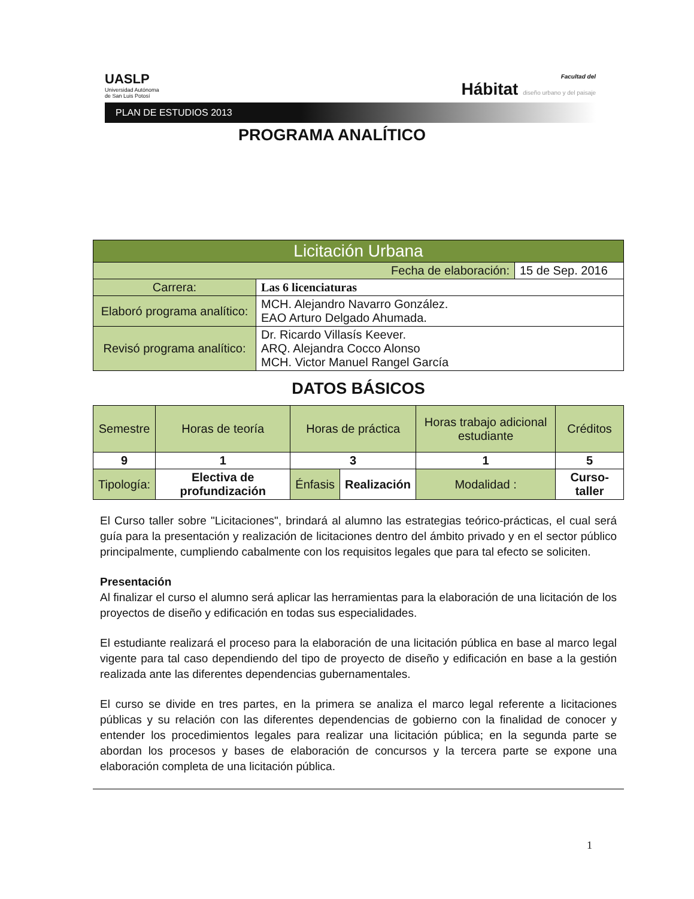UASLP
Universidad Autónoma
de San Luis Potosí
Facultad del
Hábitat diseño urbano y del paisaje
PLAN DE ESTUDIOS 2013
PROGRAMA ANALÍTICO
| Licitación Urbana | | |
| Fecha de elaboración: | | 15 de Sep. 2016 |
| Carrera: | Las 6 licenciaturas | |
| Elaboró programa analítico: | MCH. Alejandro Navarro González. EAO Arturo Delgado Ahumada. | |
| Revisó programa analítico: | Dr. Ricardo Villasís Keever. ARQ. Alejandra Cocco Alonso MCH. Victor Manuel Rangel García | |
DATOS BÁSICOS
| Semestre | Horas de teoría | Horas de práctica | | Horas trabajo adicional estudiante | Créditos |
| 9 | 1 | 3 | | 1 | 5 |
| Tipología: | Electiva de profundización | Énfasis | Realización | Modalidad : | Curso-taller |
El Curso taller sobre "Licitaciones", brindará al alumno las estrategias teórico-prácticas, el cual será guía para la presentación y realización de licitaciones dentro del ámbito privado y en el sector público principalmente, cumpliendo cabalmente con los requisitos legales que para tal efecto se soliciten.
Presentación
Al finalizar el curso el alumno será aplicar las herramientas para la elaboración de una licitación de los proyectos de diseño y edificación en todas sus especialidades.
El estudiante realizará el proceso para la elaboración de una licitación pública en base al marco legal vigente para tal caso dependiendo del tipo de proyecto de diseño y edificación en base a la gestión realizada ante las diferentes dependencias gubernamentales.
El curso se divide en tres partes, en la primera se analiza el marco legal referente a licitaciones públicas y su relación con las diferentes dependencias de gobierno con la finalidad de conocer y entender los procedimientos legales para realizar una licitación pública; en la segunda parte se abordan los procesos y bases de elaboración de concursos y la tercera parte se expone una elaboración completa de una licitación pública.
1